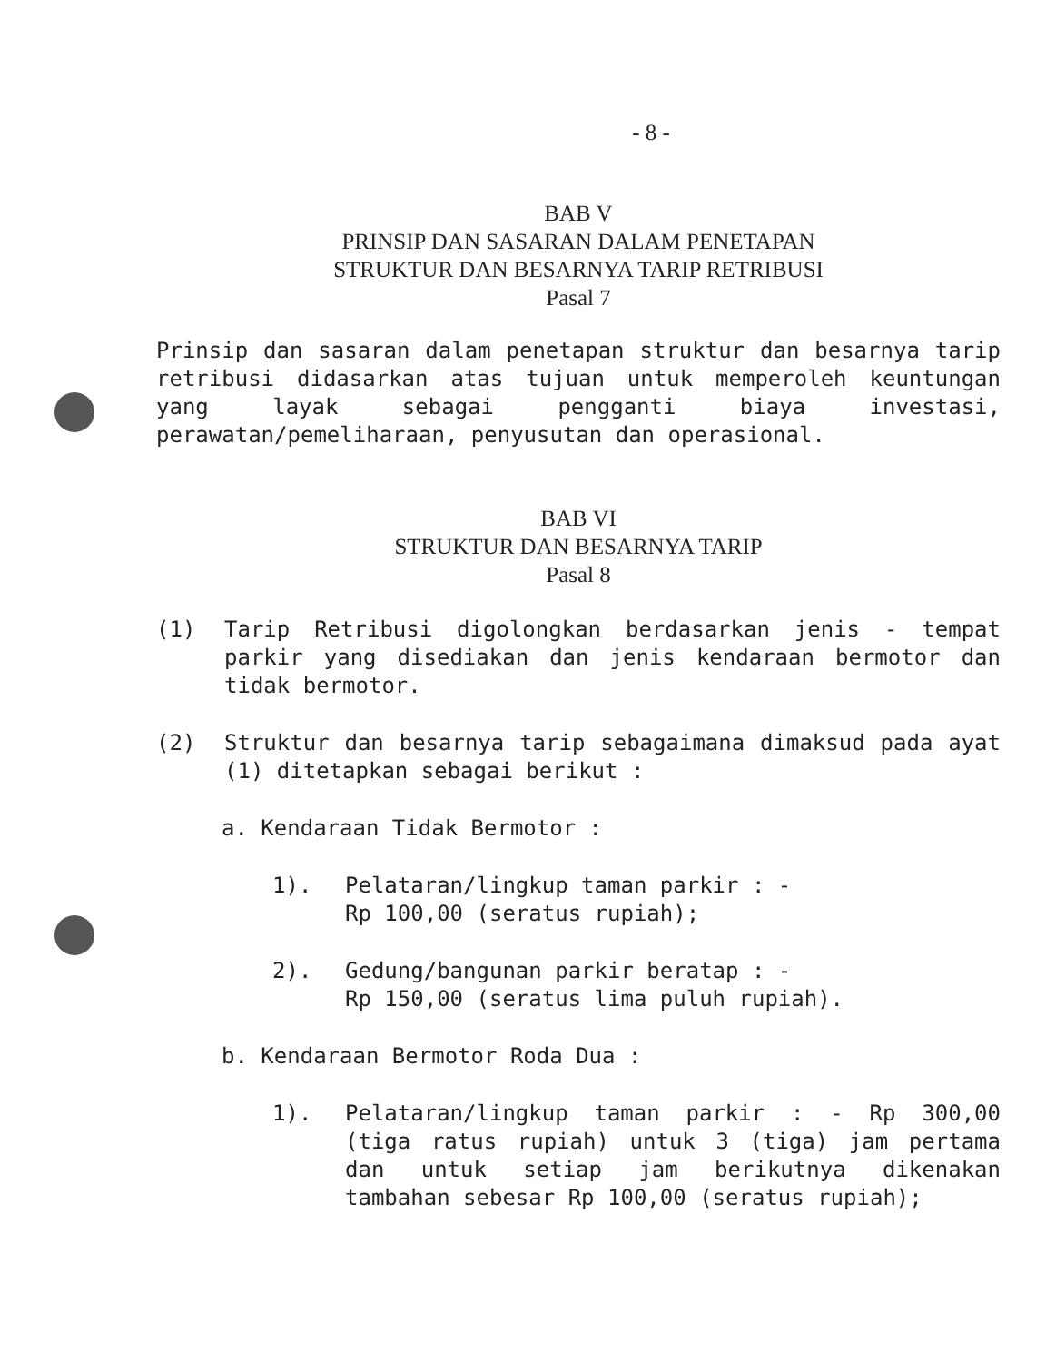- 8 -
BAB V
PRINSIP DAN SASARAN DALAM PENETAPAN
STRUKTUR DAN BESARNYA TARIP RETRIBUSI
Pasal 7
Prinsip dan sasaran dalam penetapan struktur dan besarnya tarip retribusi didasarkan atas tujuan untuk memperoleh keuntungan yang layak sebagai pengganti biaya investasi, perawatan/pemeliharaan, penyusutan dan operasional.
BAB VI
STRUKTUR DAN BESARNYA TARIP
Pasal 8
(1) Tarip Retribusi digolongkan berdasarkan jenis - tempat parkir yang disediakan dan jenis kendaraan bermotor dan tidak bermotor.
(2) Struktur dan besarnya tarip sebagaimana dimaksud pada ayat (1) ditetapkan sebagai berikut :
a. Kendaraan Tidak Bermotor :
1). Pelataran/lingkup taman parkir : -
Rp 100,00 (seratus rupiah);
2). Gedung/bangunan parkir beratap : -
Rp 150,00 (seratus lima puluh rupiah).
b. Kendaraan Bermotor Roda Dua :
1). Pelataran/lingkup taman parkir : - Rp 300,00 (tiga ratus rupiah) untuk 3 (tiga) jam pertama dan untuk setiap jam berikutnya dikenakan tambahan sebesar Rp 100,00 (seratus rupiah);